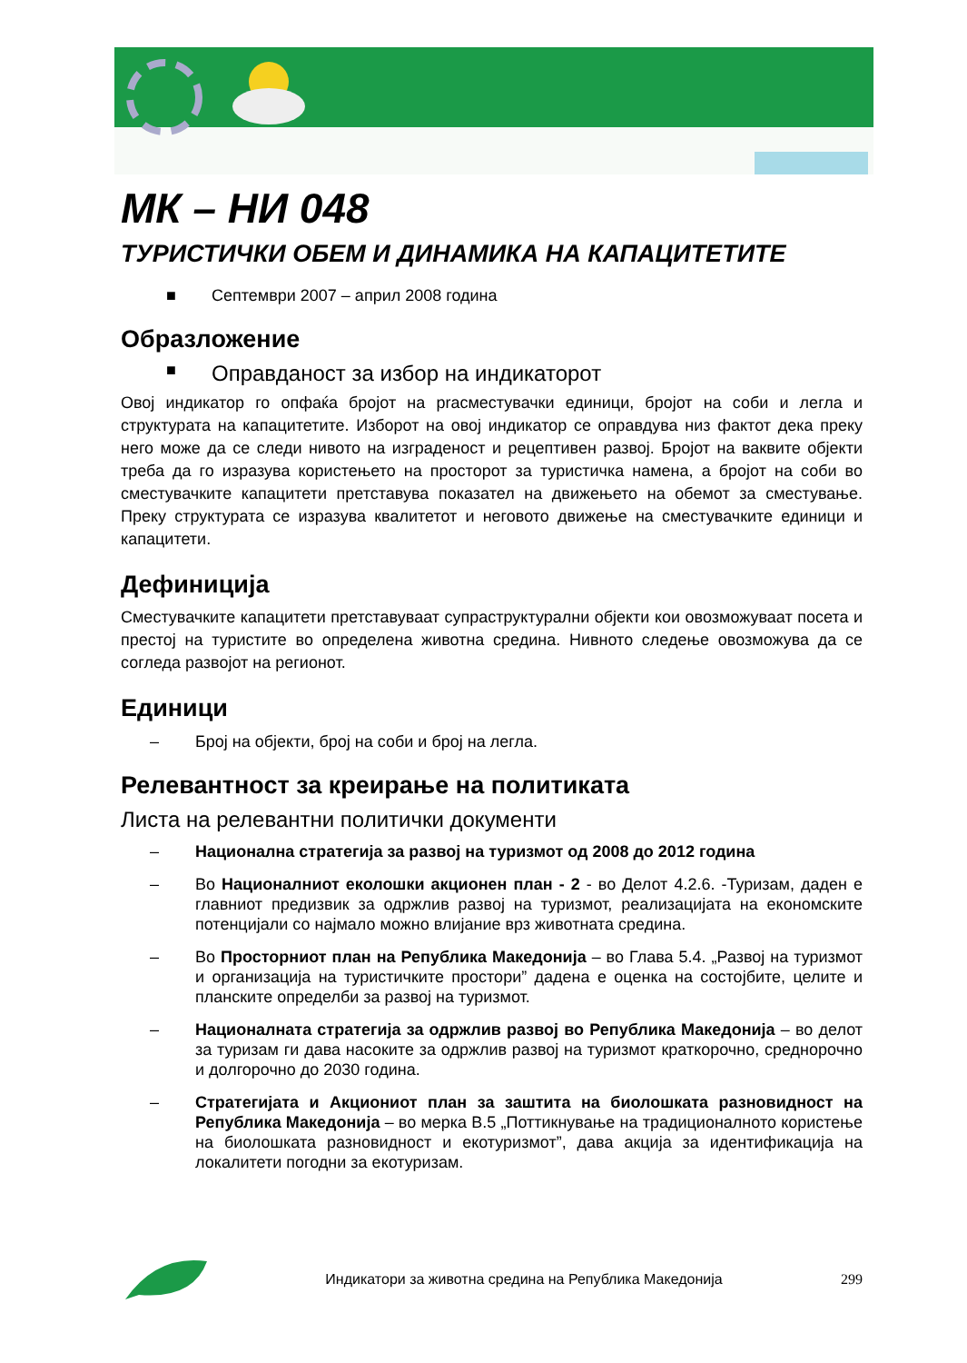МК – НИ 048
ТУРИСТИЧКИ ОБЕМ И ДИНАМИКА НА КАПАЦИТЕТИТЕ
■ Септември 2007 – април 2008 година
Образложение
■ Оправданост за избор на индикаторот
Овој индикатор го опфаќа бројот на praсместувачки единици, бројот на соби и легла и структурата на капацитетите. Изборот на овој индикатор се оправдува низ фактот дека преку него може да се следи нивото на изграденост и рецептивен развој. Бројот на ваквите објекти треба да го изразува користењето на просторот за туристичка намена, а бројот на соби во сместувачките капацитети претставува показател на движењето на обемот за сместување. Преку структурата се изразува квалитетот и неговото движење на сместувачките единици и капацитети.
Дефиниција
Сместувачките капацитети претставуваат супраструктурални објекти кои овозможуваат посета и престој на туристите во определена животна средина. Нивното следење овозможува да се согледа развојот на регионот.
Единици
– Број на објекти, број на соби и број на легла.
Релевантност за креирање на политиката
Листа на релевантни политички документи
– Национална стратегија за развој на туризмот од 2008 до 2012 година
– Во Националниот еколошки акционен план - 2 - во Делот 4.2.6. -Туризам, даден е главниот предизвик за одржлив развој на туризмот, реализацијата на економските потенцијали со најмало можно влијание врз животната средина.
– Во Просторниот план на Република Македонија – во Глава 5.4. „Развој на туризмот и организација на туристичките простори” дадена е оценка на состојбите, целите и планските определби за развој на туризмот.
– Националната стратегија за одржлив развој во Република Македонија – во делот за туризам ги дава насоките за одржлив развој на туризмот краткорочно, среднорочно и долгорочно до 2030 година.
– Стратегијата и Акциониот план за заштита на биолошката разновидност на Република Македонија – во мерка B.5 „Поттикнување на традиционалното користење на биолошката разновидност и екотуризмот”, дава акција за идентификација на локалитети погодни за екотуризам.
Индикатори за животна средина на Република Македонија 299